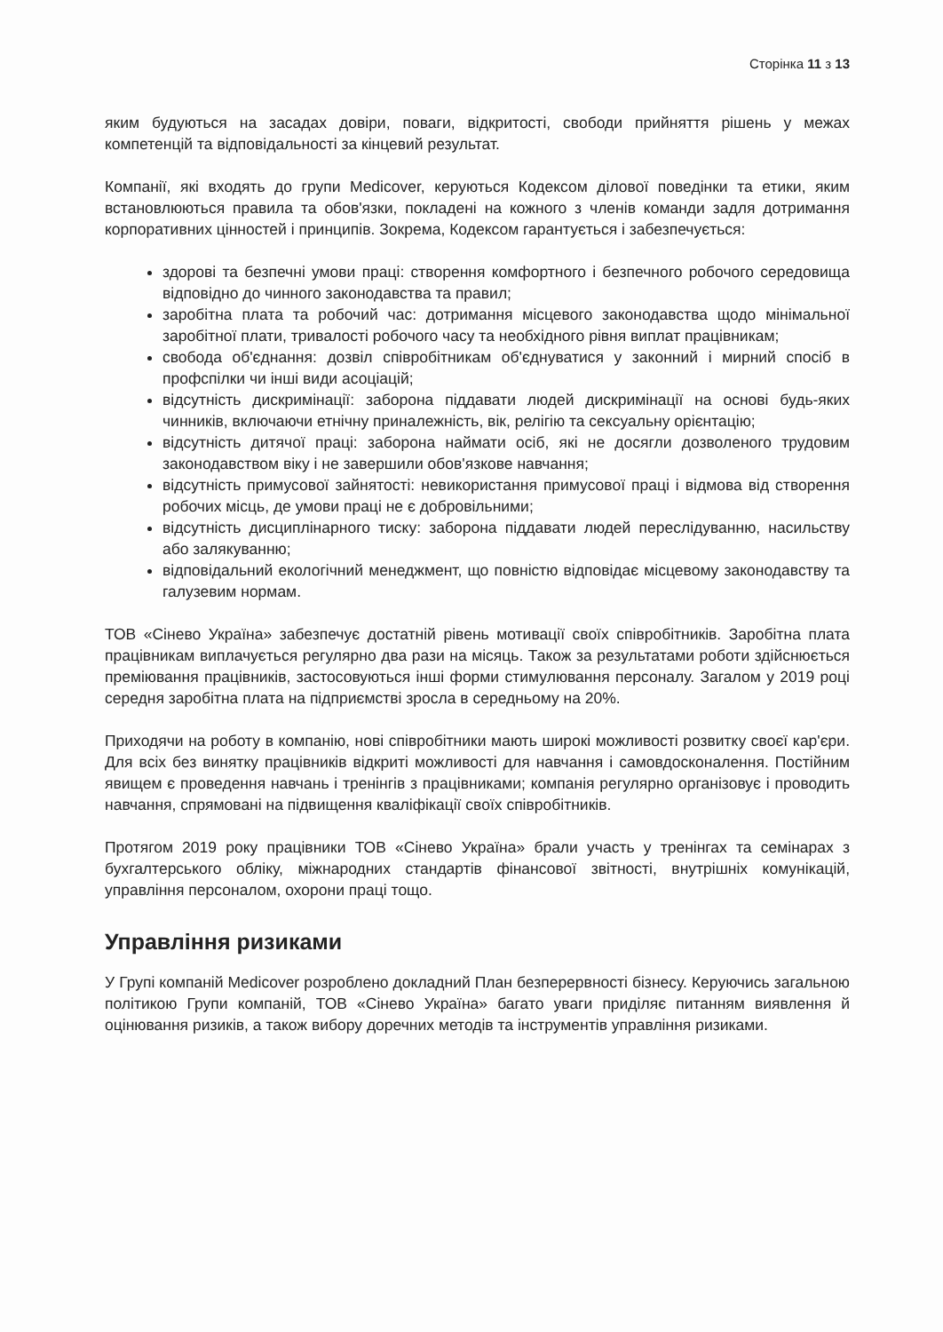Сторінка 11 з 13
яким будуються на засадах довіри, поваги, відкритості, свободи прийняття рішень у межах компетенцій та відповідальності за кінцевий результат.
Компанії, які входять до групи Medicover, керуються Кодексом ділової поведінки та етики, яким встановлюються правила та обов'язки, покладені на кожного з членів команди задля дотримання корпоративних цінностей і принципів. Зокрема, Кодексом гарантується і забезпечується:
здорові та безпечні умови праці: створення комфортного і безпечного робочого середовища відповідно до чинного законодавства та правил;
заробітна плата та робочий час: дотримання місцевого законодавства щодо мінімальної заробітної плати, тривалості робочого часу та необхідного рівня виплат працівникам;
свобода об'єднання: дозвіл співробітникам об'єднуватися у законний і мирний спосіб в профспілки чи інші види асоціацій;
відсутність дискримінації: заборона піддавати людей дискримінації на основі будь-яких чинників, включаючи етнічну приналежність, вік, релігію та сексуальну орієнтацію;
відсутність дитячої праці: заборона наймати осіб, які не досягли дозволеного трудовим законодавством віку і не завершили обов'язкове навчання;
відсутність примусової зайнятості: невикористання примусової праці і відмова від створення робочих місць, де умови праці не є добровільними;
відсутність дисциплінарного тиску: заборона піддавати людей переслідуванню, насильству або залякуванню;
відповідальний екологічний менеджмент, що повністю відповідає місцевому законодавству та галузевим нормам.
ТОВ «Сінево Україна» забезпечує достатній рівень мотивації своїх співробітників. Заробітна плата працівникам виплачується регулярно два рази на місяць. Також за результатами роботи здійснюється преміювання працівників, застосовуються інші форми стимулювання персоналу. Загалом у 2019 році середня заробітна плата на підприємстві зросла в середньому на 20%.
Приходячи на роботу в компанію, нові співробітники мають широкі можливості розвитку своєї кар'єри. Для всіх без винятку працівників відкриті можливості для навчання і самовдосконалення. Постійним явищем є проведення навчань і тренінгів з працівниками; компанія регулярно організовує і проводить навчання, спрямовані на підвищення кваліфікації своїх співробітників.
Протягом 2019 року працівники ТОВ «Сінево Україна» брали участь у тренінгах та семінарах з бухгалтерського обліку, міжнародних стандартів фінансової звітності, внутрішніх комунікацій, управління персоналом, охорони праці тощо.
Управління ризиками
У Групі компаній Medicover розроблено докладний План безперервності бізнесу. Керуючись загальною політикою Групи компаній, ТОВ «Сінево Україна» багато уваги приділяє питанням виявлення й оцінювання ризиків, а також вибору доречних методів та інструментів управління ризиками.